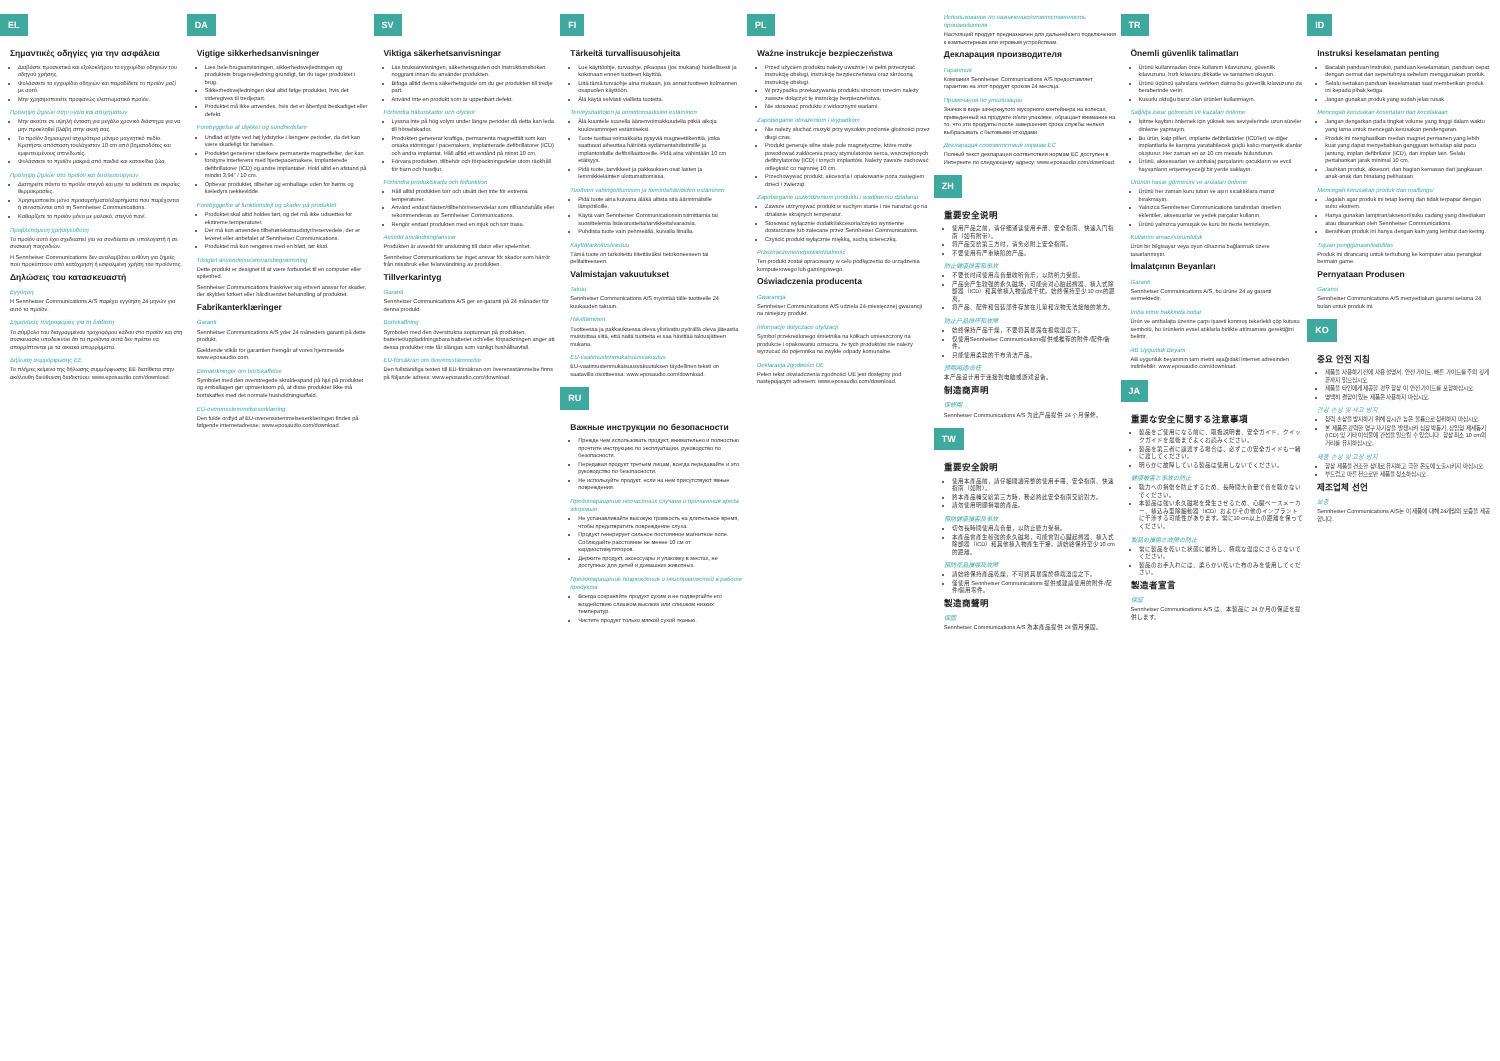EL
Σημαντικές οδηγίες για την ασφάλεια
Διαβάστε προσεκτικά και εξολοκλήρου το εγχειρίδιο οδηγιών του οδηγού χρήσης.
Φυλάσσετε το εγχειρίδιο οδηγιών και παραδίδετε το προϊόν μαζί με αυτό.
Μην χρησιμοποιείτε προφανώς ελαττωματικό προϊόν.
Πρόληψη ζημιών στην υγεία και ατυχημάτων
Μην ακούτε σε υψηλή ένταση για μεγάλο χρονικό διάστημα για να μην προκληθεί βλάβη στην ακοή σας.
Το προϊόν δημιουργεί ισχυρότερο μόνιμο μαγνητικό πεδίο. Κρατήστε απόσταση τουλάχιστον 10 cm από βηματοδότες και εμφυτευμένους απινιδωτές.
Φυλάσσετε το προϊόν μακριά από παιδιά και κατοικίδια ζώα.
Πρόληψη ζημιών στο προϊόν και δυσλειτουργιών
Διατηρείτε πάντα το προϊόν στεγνό και μην το εκθέτετε σε ακραίες θερμοκρασίες.
Χρησιμοποιείτε μόνο προσαρτήματα/εξαρτήματα που παρέχονται ή συνιστώνται από τη Sennheiser Communications.
Καθαρίζετε το προϊόν μόνο με μαλακό, στεγνό πανί.
Προβλεπόμενη χρήση/ευθύνη
Το προϊόν αυτό έχει σχεδιαστεί για να συνδέεται σε υπολογιστή ή σε συσκευή παιχνιδιών.
Η Sennheiser Communications δεν αναλαμβάνει ευθύνη για ζημιές που προκύπτουν από κατάχρηση ή εσφαλμένη χρήση του προϊόντος.
Δηλώσεις του κατασκευαστή
Εγγύηση
Η Sennheiser Communications A/S παρέχει εγγύηση 24 μηνών για αυτό το προϊόν.
Σημαντικές πληροφορίες για τη διάθεση
Το σύμβολο του διαγραμμένου τροχοφόρου κάδου στο προϊόν και στη συσκευασία υποδεικνύει ότι τα προϊόντα αυτά δεν πρέπει να απορρίπτονται με τα οικιακά απορρίμματα.
Δήλωση συμμόρφωσης ΕΕ
Το πλήρες κείμενο της δήλωσης συμμόρφωσης ΕΕ διατίθεται στην ακόλουθη διεύθυνση διαδικτύου: www.eposaudio.com/download.
DA
Vigtige sikkerhedsanvisninger
Læs hele brugsanvisningen, sikkerhedsvejledningen og produktets brugervejledning grundigt, før du tager produktet i brug.
Sikkerhedsvejledningen skal altid følge produktet, hvis det videregives til tredjepart.
Produktet må ikke anvendes, hvis det er åbenlyst beskadiget eller defekt.
Forebyggelse af ulykker og sundhedsfare
Undlad at lytte ved høj lydstyrke i længere perioder, da det kan være skadeligt for hørelsen.
Produktet genererer stærkere permanente magnetfelter, der kan forstyrre interferens med hjertepacemakere, implanterede defibrillatorer (ICD) og andre implantater. Hold altid en afstand på mindst 3,94" / 10 cm.
Opbevar produktet, tilbehør og emballage uden for børns og kæledyrs rækkevidde.
Forebyggelse af funktionsfejl og skader på produktet
Produktet skal altid holdes tørt, og det må ikke udsættes for ekstreme temperaturer.
Der må kun anvendes tilbehør/ekstraudstyr/reservedele, der er leveret eller anbefalet af Sennheiser Communications.
Produktet må kun rengøres med en blød, tør klud.
Tilsigtet anvendelse/ansvarsbegrænsning
Dette produkt er designet til at være forbundet til en computer eller spilenhed.
Sennheiser Communications fraskriver sig ethvert ansvar for skader, der skyldes forkert eller hårdhændet behandling af produktet.
Fabrikanterklæringer
Garanti
Sennheiser Communications A/S yder 24 måneders garanti på dette produkt.
Gældende vilkår for garantien fremgår af vores hjemmeside www.eposaudio.com.
Bemærkninger om bortskaffelse
Symbolet med den overstregede skraldespand på hjul på produktet og emballagen gør opmærksom på, at disse produkter ikke må bortskaffes med det normale husholdningsaffald.
EU-overensstemmelseserklæring
Den fulde ordlyd af EU-overensstemmelseserklæringen findes på følgende internetadresse: www.eposaudio.com/download.
SV
Viktiga säkerhetsanvisningar
Läs bruksanvisningen, säkerhetsguiden och instruktionsboken noggrant innan du använder produkten.
Bifoga alltid denna säkerhetsguide om du ger produkten till tredje part.
Använd inte en produkt som är uppenbart defekt.
Förhindra hälsoskador och olyckor
Lyssna inte på hög volym under längre perioder då detta kan leda till hörselskador.
Produkten genererar kraftiga, permanenta magnetfält som kan orsaka störningar i pacemakers, implanterade defibrillatorer (ICD) och andra implantat. Håll alltid ett avstånd på minst 10 cm.
Förvara produkten, tillbehör och förpackningsdelar utom räckhåll för barn och husdjur.
Förhindra produktskada och felfunktion
Håll alltid produkten torr och utsätt den inte för extrema temperaturer.
Använd endast fästen/tillbehör/reservdelar som tillhandahålls eller rekommenderas av Sennheiser Communications.
Rengör endast produkten med en mjuk och torr trasa.
Avsedd användning/ansvar
Produkten är avsedd för anslutning till dator eller spelenhet.
Sennheiser Communications tar inget ansvar för skador som härrör från missbruk eller felanvändning av produkten.
Tillverkarintyg
Garanti
Sennheiser Communications A/S ger en garanti på 24 månader för denna produkt.
Bortskaffning
Symbolen med den överstrukna soptunnan på produkten, batteriet/uppladdningsbara batteriet och/eller förpackningen anger att dessa produkter inte får slängas som vanligt hushållsavfall.
EU-försäkran om överensstämmelse
Den fullständiga texten till EU-försäkran om överensstämmelse finns på följande adress: www.eposaudio.com/download.
FI
Tärkeitä turvallisuusohjeita
Lue käyttöohje, turvaohje, pikaopas (jos mukana) huolellisesti ja kokonaan ennen tuotteen käyttöä.
Liitä tämä turvaohje aina mukaan, jos annat tuotteen kolmannen osapuolen käyttöön.
Älä käytä selvästi viallista tuotetta.
Terveyshaittojen ja onnettomuuksien estäminen
Älä kuuntele suurella äänenvoimakkuudella pitkiä aikoja kuulovammojen estämiseksi.
Tuote tuottaa voimakkaita pysyviä magneettikenttiä, jotka saattavat aiheuttaa häiriöitä sydämentahdistimille ja implantoiduille defibrillaattoreille. Pidä aina vähintään 10 cm etäisyys.
Pidä tuote, tarvikkeet ja pakkauksen osat lasten ja lemmikkieläinten ulottumattomissa.
Tuotteen vahingoittumisen ja toimintahäiriöiden estäminen
Pidä tuote aina kuivana äläkä altista sitä äärimmäisille lämpötiloille.
Käytä vain Sennheiser Communicationsin toimittamia tai suosittelemia lisävarusteita/tarvikkeita/varaosia.
Puhdista tuote vain pehmeällä, kuivalla liinalla.
Käyttötarkoitus/vastuu
Tämä tuote on tarkoitettu liitettäväksi tietokoneeseen tai pelilaitteeseen.
Valmistajan vakuutukset
Takuu
Sennheiser Communications A/S myöntää tälle tuotteelle 24 kuukauden takuun.
Hävittäminen
Tuotteessa ja pakkauksessa oleva yliviivattu pyörällä oleva jäteastia muistuttaa siitä, että näitä tuotteita ei saa hävittää talousjätteen mukana.
EU-vaatimustenmukaisuusvakuutus
EU-vaatimustenmukaisuusvakuutuksen täydellinen teksti on saatavilla osoitteessa: www.eposaudio.com/download.
RU
Важные инструкции по безопасности
Прежде чем использовать продукт, внимательно и полностью прочтите инструкцию по эксплуатации, руководство по безопасности.
Передавая продукт третьим лицам, всегда передавайте и это руководство по безопасности.
Не используйте продукт, если на нем присутствуют явные повреждения.
Предотвращение несчастных случаев и причинения вреда здоровью
Не устанавливайте высокую громкость на длительное время, чтобы предотвратить повреждение слуха.
Продукт генерирует сильное постоянное магнитное поле. Соблюдайте расстояние не менее 10 см от кардиостимуляторов.
Держите продукт, аксессуары и упаковку в местах, не доступных для детей и домашних животных.
Предотвращение повреждения и неисправностей в работе продукта
Всегда сохраняйте продукт сухим и не подвергайте его воздействию слишком высоких или слишком низких температур.
Чистите продукт только мягкой сухой тканью.
PL
Ważne instrukcje bezpieczeństwa
Przed użyciem produktu należy uważnie i w pełni przeczytać instrukcję obsługi, instrukcję bezpieczeństwa oraz skróconą instrukcję obsługi.
W przypadku przekazywania produktu stronom trzecim należy zawsze dołączyć tę instrukcję bezpieczeństwa.
Nie stosować produktu z widocznymi wadami.
Zapobieganie obrażeniom i wypadkom
Nie należy słuchać muzyki przy wysokim poziomie głośności przez długi czas.
Produkt generuje silne stałe pole magnetyczne, które może powodować zakłócenia pracy stymulatorów serca, wszczepionych defibrylatorów (ICD) i innych implantów. Należy zawsze zachować odległość co najmniej 10 cm.
Przechowywać produkt, akcesoria i opakowanie poza zasięgiem dzieci i zwierząt.
Zapobieganie uszkodzeniom produktu i wadliwemu działaniu
Zawsze utrzymywać produkt w suchym stanie i nie narażać go na działanie skrajnych temperatur.
Stosować wyłącznie dodatki/akcesoria/części wymienne dostarczane lub zalecane przez Sennheiser Communications.
Czyścić produkt wyłącznie miękką, suchą ściereczką.
Przeznaczenie/odpowiedzialność
Ten produkt został opracowany w celu podłączenia do urządzenia komputerowego lub gamingowego.
Oświadczenia producenta
Gwarancja
Sennheiser Communications A/S udziela 24-miesięcznej gwarancji na niniejszy produkt.
Informacje dotyczące utylizacji
Symbol przekreślonego śmietnika na kółkach umieszczony na produkcie i opakowaniu oznacza, że tych produktów nie należy wyrzucać do pojemnika na zwykłe odpady komunalne.
Deklaracja zgodności UE
Pełen tekst oświadczenia zgodności UE jest dostępny pod następującym adresem: www.eposaudio.com/download.
Использование по назначению/ответственность производителя
Настоящий продукт предназначен для дальнейшего подключения к компьютерным или игровым устройствам.
Декларация производителя
Гарантия
Компания Sennheiser Communications A/S предоставляет гарантию на этот продукт сроком 24 месяца.
Примечания по утилизации
Значок в виде зачеркнутого мусорного контейнера на колесах, приведенный на продукте и/или упаковке, обращает внимание на то, что эти продукты после завершения срока службы нельзя выбрасывать с бытовыми отходами.
Декларация соответствия нормам ЕС
Полный текст декларации соответствия нормам ЕС доступен в Интернете по следующему адресу: www.eposaudio.com/download.
ZH
重要安全说明
使用产品之前，请仔细通读使用手册、安全指南、快速入门指南（如有附带）。
将产品交给第三方时，请务必附上安全指南。
不要使用有严重缺陷的产品。
防止健康损害和事故
不要长时间使用高音量收听音乐，以防听力受损。
产品会产生较强的永久磁场，可能会对心脏起搏器、植入式除颤器（ICD）和其他植入物造成干扰。始终保持至少10 cm的距离。
将产品、配件和包装部件存放在儿童和宠物无法接触的地方。
防止产品损坏和故障
始终保持产品干燥，不要将其暴露在极端温度下。
仅使用Sennheiser Communications提供或推荐的附件/配件/备件。
只能使用柔软的干布清洁产品。
预期用途/责任
本产品设计用于连接到电脑或游戏设备。
制造商声明
保修期
Sennheiser Communications A/S 为此产品提供 24 个月保修。
TW
重要安全說明
使用本產品前，請仔細閱讀完整的使用手冊、安全指南、快速指南（如附）。
將本產品轉交給第三方時，務必將此安全指南交給對方。
請勿使用明顯損壞的產品。
預防健康損害及事故
切勿長時間使用高音量，以防止聽力受損。
本產品會產生較強的永久磁場，可能會對心臟起搏器、植入式除顫器（ICD）和其他植入物產生干擾。請始終保持至少10 cm的距離。
預防產品損壞及故障
請始終保持產品乾燥，不可將其暴露於極端溫度之下。
僅使用 Sennheiser Communications 提供或建議使用的附件/配件/備用零件。
製造商聲明
保固
Sennheiser Communications A/S 為本產品提供 24 個月保固。
TR
Önemli güvenlik talimatları
Ürünü kullanmadan önce kullanım kılavuzunu, güvenlik kılavuzunu, hızlı kılavuzu dikkatle ve tamamen okuyun.
Ürünü üçüncü şahıslara verirken daima bu güvenlik kılavuzunu da beraberinde verin.
Kusurlu olduğu barız olan ürünleri kullanmayın.
Sağlığa zarar gelmesini ve kazaları önleme
İşitme kaybını önlemek için yüksek ses seviyelerinde uzun süreler dinleme yapmayın.
Bu ürün, kalp pilleri, implante defibrilatörler (ICD'ler) ve diğer implantlarla ile karışma yaratabilecek güçlü kalıcı manyetik alanlar oluşturur. Her zaman en az 10 cm mesafe bulundurun.
Ürünü, aksesuarları ve ambalaj parçalarını çocukların ve evcil hayvanların erişemeyeceği bir yerde saklayın.
Ürünün hasar görmesini ve arızaları önleme
Ürünü her zaman kuru tutun ve aşırı sıcaklıklara maruz bırakmayın.
Yalnızca Sennheiser Communications tarafından önerilen eklentiler, aksesuarlar ve yedek parçalar kullanın.
Ürünü yalnızca yumuşak ve kuru bir bezle temizleyin.
Kullanım amacı/sorumluluk
Ürün bir bilgisayar veya oyun cihazına bağlanmak üzere tasarlanmıştır.
İmalatçının Beyanları
Garanti
Sennheiser Communications A/S, bu ürüne 24 ay garanti vermektedir.
İmha etme hakkında notlar
Ürün ve ambalajta üzerine çarpı işareti konmuş tekerlekli çöp kutusu sembolü, bu ürünlerin evsel atıklarla birlikte atılmaması gerektiğini belirtir.
AB Uygunluk Beyanı
AB uygunluk beyanının tam metni aşağıdaki internet adresinden indirilebilir: www.eposaudio.com/download.
JA
重要な安全に関する注意事項
製品をご使用になる前に、取扱説明書、安全ガイド、クイックガイドを最後までよくお読みください。
製品を第三者に譲渡する場合は、必ずこの安全ガイドも一緒に渡してください。
明らかに故障している製品は使用しないでください。
健康被害と事故の防止
聴力への損傷を防止するため、長時間大音量で音を聴かないでください。
本製品は強い永久磁場を発生させるため、心臓ペースメーカー、植込み型除細動器（ICD）およびその他のインプラントに干渉する可能性があります。常に10 cm以上の距離を保ってください。
製品の損傷と故障の防止
常に製品を乾いた状態に維持し、極端な温度にさらさないでください。
製品のお手入れには、柔らかい乾いた布のみを使用してください。
製造者宣言
保証
Sennheiser Communications A/S は、本製品に 24 か月の保証を提供します。
ID
Instruksi keselamatan penting
Bacalah panduan instruksi, panduan keselamatan, panduan cepat dengan cermat dan sepenuhnya sebelum menggunakan produk.
Selalu sertakan panduan keselamatan saat memberikan produk ini kepada pihak ketiga.
Jangan gunakan produk yang sudah jelas rusak.
Mencegah kerusakan kesehatan dan kecelakaan
Jangan dengarkan pada tingkat volume yang tinggi dalam waktu yang lama untuk mencegah kerusakan pendengaran.
Produk ini menghasilkan medan magnet permanen yang lebih kuat yang dapat menyebabkan gangguan terhadap alat pacu jantung, implan defibrilator (ICD), dan implan lain. Selalu pertahankan jarak minimal 10 cm.
Jauhkan produk, aksesori, dan bagian kemasan dari jangkauan anak-anak dan binatang peliharaan.
Mencegah kerusakan produk dan malfungsi
Jagalah agar produk ini tetap kering dan tidak terpapar dengan suhu ekstrem.
Hanya gunakan lampiran/aksesori/suku cadang yang disediakan atau disarankan oleh Sennheiser Communications.
Bersihkan produk ini hanya dengan kain yang lembut dan kering.
Tujuan penggunaan/liabilitas
Produk ini dirancang untuk terhubung ke komputer atau perangkat bermain game.
Pernyataan Produsen
Garansi
Sennheiser Communications A/S menyediakan garansi selama 24 bulan untuk produk ini.
KO
중요 안전 지침
제품을 사용하기 전에 사용 설명서, 안전 가이드, 빠른 가이드를 주의 깊게 끝까지 읽으십시오.
제품을 타인에게 제공할 경우 항상 이 안전 가이드를 포함하십시오.
명백히 결함이 있는 제품은 사용하지 마십시오.
건강 손상 및 사고 방지
청력 손상을 방지하기 위해 장시간 높은 볼륨으로 청취하지 마십시오.
본 제품은 강력한 영구 자기장을 발생시켜 심장 박동기, 삽입형 제세동기(ICD) 및 기타 이식물에 간섭을 일으킬 수 있습니다. 항상 최소 10 cm의 거리를 유지하십시오.
제품 손상 및 고장 방지
항상 제품을 건조한 상태로 유지하고 극한 온도에 노출시키지 마십시오.
부드럽고 마른 천으로만 제품을 청소하십시오.
제조업체 선언
보증
Sennheiser Communications A/S는 이 제품에 대해 24개월의 보증을 제공합니다.